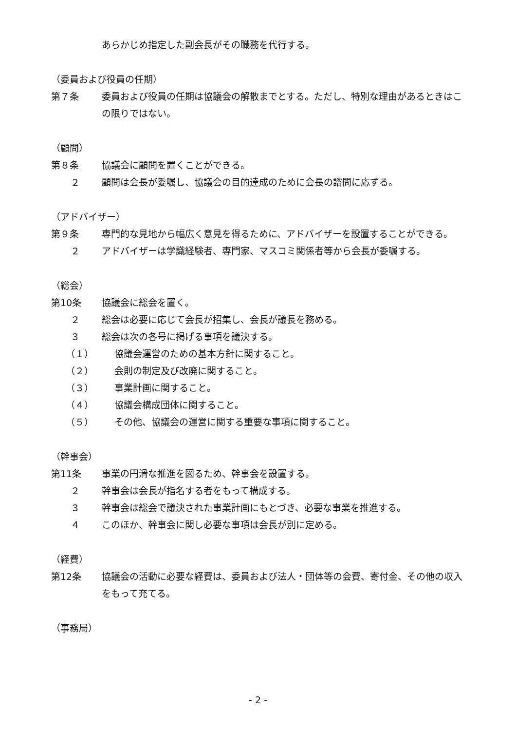あらかじめ指定した副会長がその職務を代行する。
（委員および役員の任期）
第７条 委員および役員の任期は協議会の解散までとする。ただし、特別な理由があるときはこの限りではない。
（顧問）
第８条 協議会に顧問を置くことができる。
２ 顧問は会長が委嘱し、協議会の目的達成のために会長の諮問に応ずる。
（アドバイザー）
第９条 専門的な見地から幅広く意見を得るために、アドバイザーを設置することができる。
２ アドバイザーは学識経験者、専門家、マスコミ関係者等から会長が委嘱する。
（総会）
第10条 協議会に総会を置く。
２ 総会は必要に応じて会長が招集し、会長が議長を務める。
３ 総会は次の各号に掲げる事項を議決する。
（１） 協議会運営のための基本方針に関すること。
（２） 会則の制定及び改廃に関すること。
（３） 事業計画に関すること。
（４） 協議会構成団体に関すること。
（５） その他、協議会の運営に関する重要な事項に関すること。
（幹事会）
第11条 事業の円滑な推進を図るため、幹事会を設置する。
２ 幹事会は会長が指名する者をもって構成する。
３ 幹事会は総会で議決された事業計画にもとづき、必要な事業を推進する。
４ このほか、幹事会に関し必要な事項は会長が別に定める。
（経費）
第12条 協議会の活動に必要な経費は、委員および法人・団体等の会費、寄付金、その他の収入をもって充てる。
（事務局）
- 2 -